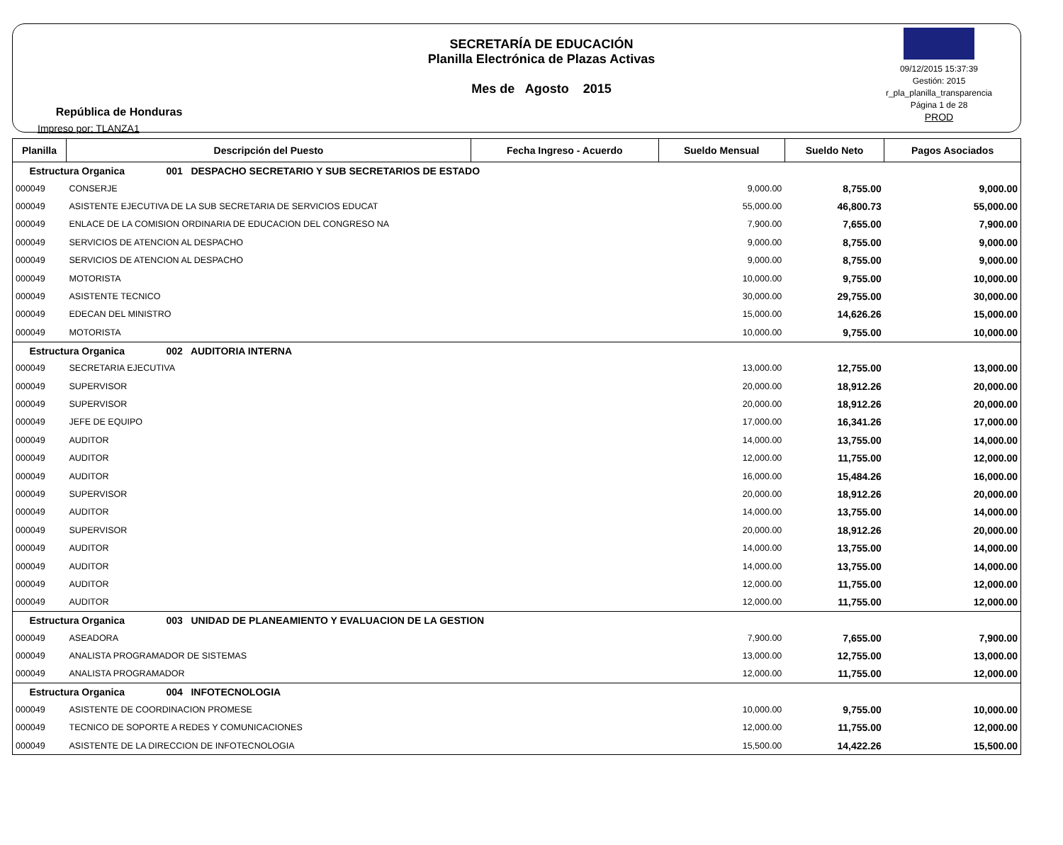República de Honduras
Impreso por: TLANZA1
SECRETARÍA DE EDUCACIÓN
Planilla Electrónica de Plazas Activas
Mes de Agosto 2015
09/12/2015 15:37:39
Gestión: 2015
r_pla_planilla_transparencia
Página 1 de 28
PROD
| Planilla | Descripción del Puesto | Fecha Ingreso - Acuerdo | Sueldo Mensual | Sueldo Neto | Pagos Asociados |
| --- | --- | --- | --- | --- | --- |
| Estructura Organica 001 DESPACHO SECRETARIO Y SUB SECRETARIOS DE ESTADO | | | | | |
| 000049 | CONSERJE | | 9,000.00 | 8,755.00 | 9,000.00 |
| 000049 | ASISTENTE EJECUTIVA DE LA SUB SECRETARIA DE SERVICIOS EDUCAT | | 55,000.00 | 46,800.73 | 55,000.00 |
| 000049 | ENLACE DE LA COMISION ORDINARIA DE EDUCACION DEL CONGRESO NA | | 7,900.00 | 7,655.00 | 7,900.00 |
| 000049 | SERVICIOS DE ATENCION AL DESPACHO | | 9,000.00 | 8,755.00 | 9,000.00 |
| 000049 | SERVICIOS DE ATENCION AL DESPACHO | | 9,000.00 | 8,755.00 | 9,000.00 |
| 000049 | MOTORISTA | | 10,000.00 | 9,755.00 | 10,000.00 |
| 000049 | ASISTENTE TECNICO | | 30,000.00 | 29,755.00 | 30,000.00 |
| 000049 | EDECAN DEL MINISTRO | | 15,000.00 | 14,626.26 | 15,000.00 |
| 000049 | MOTORISTA | | 10,000.00 | 9,755.00 | 10,000.00 |
| Estructura Organica 002 AUDITORIA INTERNA | | | | | |
| 000049 | SECRETARIA EJECUTIVA | | 13,000.00 | 12,755.00 | 13,000.00 |
| 000049 | SUPERVISOR | | 20,000.00 | 18,912.26 | 20,000.00 |
| 000049 | SUPERVISOR | | 20,000.00 | 18,912.26 | 20,000.00 |
| 000049 | JEFE DE EQUIPO | | 17,000.00 | 16,341.26 | 17,000.00 |
| 000049 | AUDITOR | | 14,000.00 | 13,755.00 | 14,000.00 |
| 000049 | AUDITOR | | 12,000.00 | 11,755.00 | 12,000.00 |
| 000049 | AUDITOR | | 16,000.00 | 15,484.26 | 16,000.00 |
| 000049 | SUPERVISOR | | 20,000.00 | 18,912.26 | 20,000.00 |
| 000049 | AUDITOR | | 14,000.00 | 13,755.00 | 14,000.00 |
| 000049 | SUPERVISOR | | 20,000.00 | 18,912.26 | 20,000.00 |
| 000049 | AUDITOR | | 14,000.00 | 13,755.00 | 14,000.00 |
| 000049 | AUDITOR | | 14,000.00 | 13,755.00 | 14,000.00 |
| 000049 | AUDITOR | | 12,000.00 | 11,755.00 | 12,000.00 |
| 000049 | AUDITOR | | 12,000.00 | 11,755.00 | 12,000.00 |
| Estructura Organica 003 UNIDAD DE PLANEAMIENTO Y EVALUACION DE LA GESTION | | | | | |
| 000049 | ASEADORA | | 7,900.00 | 7,655.00 | 7,900.00 |
| 000049 | ANALISTA PROGRAMADOR DE SISTEMAS | | 13,000.00 | 12,755.00 | 13,000.00 |
| 000049 | ANALISTA PROGRAMADOR | | 12,000.00 | 11,755.00 | 12,000.00 |
| Estructura Organica 004 INFOTECNOLOGIA | | | | | |
| 000049 | ASISTENTE DE COORDINACION PROMESE | | 10,000.00 | 9,755.00 | 10,000.00 |
| 000049 | TECNICO DE SOPORTE A REDES Y COMUNICACIONES | | 12,000.00 | 11,755.00 | 12,000.00 |
| 000049 | ASISTENTE DE LA DIRECCION DE INFOTECNOLOGIA | | 15,500.00 | 14,422.26 | 15,500.00 |